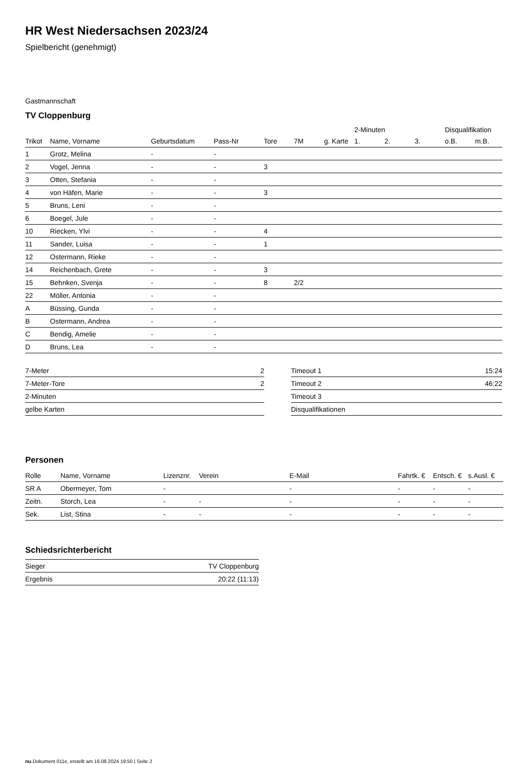HR West Niedersachsen 2023/24
Spielbericht (genehmigt)
Gastmannschaft
TV Cloppenburg
| | | | | | | | 2-Minuten | | | Disqualifikation | |
| Trikot | Name, Vorname | Geburtsdatum | Pass-Nr | Tore | 7M | g. Karte | 1. | 2. | 3. | o.B. | m.B. |
| 1 | Grotz, Melina | - | - | | | | | | | | |
| 2 | Vogel, Jenna | - | - | 3 | | | | | | | |
| 3 | Otten, Stefania | - | - | | | | | | | | |
| 4 | von Häfen, Marie | - | - | 3 | | | | | | | |
| 5 | Bruns, Leni | - | - | | | | | | | | |
| 6 | Boegel, Jule | - | - | | | | | | | | |
| 10 | Riecken, Ylvi | - | - | 4 | | | | | | | |
| 11 | Sander, Luisa | - | - | 1 | | | | | | | |
| 12 | Ostermann, Rieke | - | - | | | | | | | | |
| 14 | Reichenbach, Grete | - | - | 3 | | | | | | | |
| 15 | Behnken, Svenja | - | - | 8 | 2/2 | | | | | | |
| 22 | Möller, Antonia | - | - | | | | | | | | |
| A | Büssing, Gunda | - | - | | | | | | | | |
| B | Ostermann, Andrea | - | - | | | | | | | | |
| C | Bendig, Amelie | - | - | | | | | | | | |
| D | Bruns, Lea | - | - | | | | | | | | |
| 7-Meter | 2 |
| 7-Meter-Tore | 2 |
| 2-Minuten | |
| gelbe Karten | |
| Timeout 1 | 15:24 |
| Timeout 2 | 46:22 |
| Timeout 3 | |
| Disqualifikationen | |
Personen
| Rolle | Name, Vorname | Lizenznr. | Verein | E-Mail | Fahrtk. € | Entsch. € | s.Ausl. € |
| --- | --- | --- | --- | --- | --- | --- | --- |
| SR A | Obermeyer, Tom | - | | - | - | - | - |
| Zeitn. | Storch, Lea | - | - | - | - | - | - |
| Sek. | List, Stina | - | - | - | - | - | - |
Schiedsrichterbericht
| Sieger | TV Cloppenburg |
| Ergebnis | 20:22 (11:13) |
nu.Dokument 011e, erstellt am 16.08.2024 19:50 | Seite 2